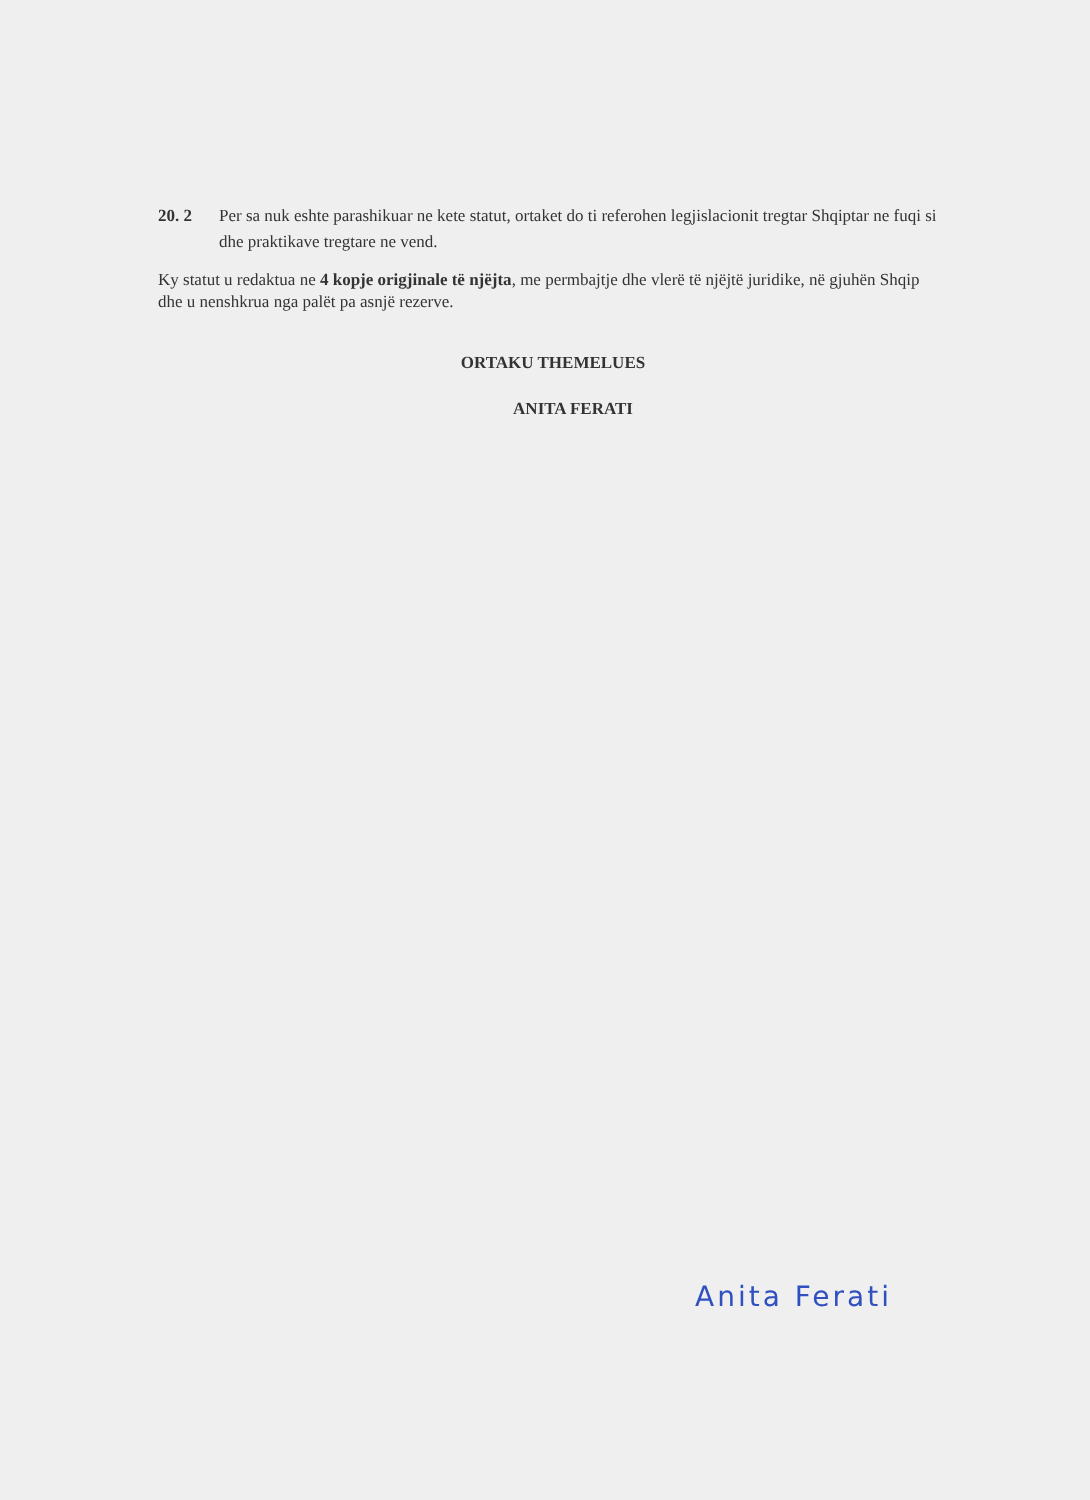20. 2 Per sa nuk eshte parashikuar ne kete statut, ortaket do ti referohen legjislacionit tregtar Shqiptar ne fuqi si dhe praktikave tregtare ne vend.
Ky statut u redaktua ne 4 kopje origjinale të njëjta, me permbajtje dhe vlerë të njëjtë juridike, në gjuhën Shqip dhe u nenshkrua nga palët pa asnjë rezerve.
ORTAKU THEMELUES
ANITA FERATI
Anita Ferati